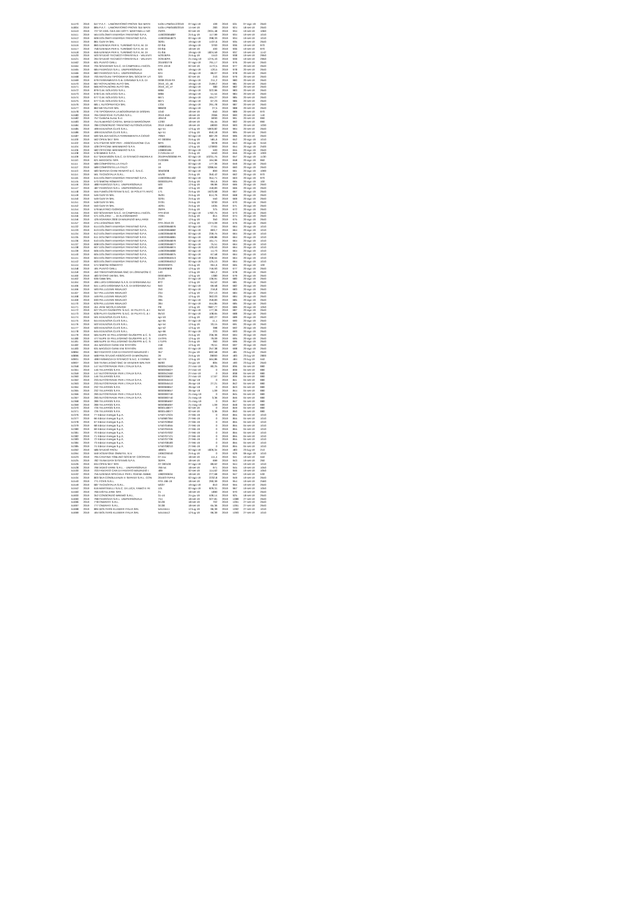| 51470 | 2019 | 647 P.A.T. - LABORATORIO PROVE SUI MATE | 5105-LPM/0412/2019 | 07-ago-19 | 109 | 2019 | 631 | 07-ago-19 | 2640 |
| 51804 | 2019 | 895 P.A.T. - LABORATORIO PROVE SUI MATE | 5105-LPM/0483/2019 | 14-set-19 | 283 | 2019 | 924 | 18-set-19 | 2640 |
| 51510 | 2019 | 727 ST.ASS. GEA DEI DOTT. MARTINELLI NO | 23/PA | 02-set-19 | 2031,48 | 2019 | 934 | 19-set-19 | 1060 |
| 51511 | 2019 | 564 DOLOMITI ENERGIA TRENTINO S.P.A. | 419020065887 | 24-lug-19 | 117,99 | 2019 | 934 | 19-set-19 | 1010 |
| 51512 | 2019 | 609 DOLOMITI ENERGIA TRENTINO S.P.A. | 419020564873 | 02-ago-19 | 298,33 | 2019 | 934 | 19-set-19 | 1010 |
| 51514 | 2019 | 861 GIZETA SRL | 30/01 | 19-ago-19 | 1437,6 | 2019 | 935 | 19-set-19 | 2640 |
| 51516 | 2019 | 860 AZIENDA PER IL TURISMO S.P.A. M. DI | 02-fbb | 19-ago-19 | 3700 | 2019 | 936 | 19-set-19 | 970 |
| 51517 | 2019 | 758 AZIENDA PER IL TURISMO S.P.A. M. DI | 03-fbb | 18-set-19 | 400 | 2019 | 936 | 19-set-19 | 970 |
| 51518 | 2019 | 659 AZIENDA PER IL TURISMO S.P.A. M. DI | 01-fbb | 19-ago-19 | 1824,59 | 2019 | 937 | 19-set-19 | 1142 |
| 51520 | 2019 | 503 STUDIO TECNICO FORESTALE - VALENTI | 5/2019/PA | 24-lug-19 | 1510 | 2019 | 938 | 19-set-19 | 2950 |
| 51521 | 2019 | 294 STUDIO TECNICO FORESTALE - VALENTI | 2/2019/PA | 21-mag-19 | 1275,43 | 2019 | 939 | 19-set-19 | 2950 |
| 51562 | 2019 | 601 PUNTO GRILL | 2019/00779 | 07-ago-19 | 791,17 | 2019 | 976 | 20-set-19 | 2640 |
| 51564 | 2019 | 705 SOUVENIR S.N.C. DI CAMPIDELLI NICOL | FPA 10/19 | 02-set-19 | 1172,5 | 2019 | 977 | 20-set-19 | 2640 |
| 51565 | 2019 | 684 FEDROZZI S.R.L. UNIPERSONALE | 626 | 19-ago-19 | 120,5 | 2019 | 978 | 20-set-19 | 2640 |
| 51566 | 2019 | 682 FEDROZZI S.R.L. UNIPERSONALE | 624 | 19-ago-19 | 86,07 | 2019 | 978 | 20-set-19 | 2640 |
| 51568 | 2019 | 700 ANTOLINI TIPOGRAFIA SRL SOCIETA' UT | 320 | 02-set-19 | 243 | 2019 | 979 | 20-set-19 | 2640 |
| 51569 | 2019 | 679 FERRAMENTA G.B. DISANNA S.A.S. DI | 0008-2019-PA | 19-ago-19 | 211,2 | 2019 | 980 | 20-set-19 | 2640 |
| 51570 | 2019 | 667 ROTALNORD AUTO SRL | 2019_10_46 | 19-ago-19 | 2199,2 | 2019 | 981 | 20-set-19 | 2640 |
| 51571 | 2019 | 666 ROTALNORD AUTO SRL | 2019_10_47 | 19-ago-19 | 380 | 2019 | 982 | 20-set-19 | 2640 |
| 51572 | 2019 | 879 G.M. NOLEGGI S.R.L. | 6984 | 19-ago-19 | 322,96 | 2019 | 983 | 20-set-19 | 2640 |
| 51573 | 2019 | 678 G.M. NOLEGGI S.R.L. | 6984 | 19-ago-19 | 51,54 | 2019 | 984 | 20-set-19 | 2640 |
| 51574 | 2019 | 677 G.M. NOLEGGI S.R.L. | 6671 | 19-ago-19 | 164,27 | 2019 | 985 | 20-set-19 | 2640 |
| 51575 | 2019 | 677 G.M. NOLEGGI S.R.L. | 6671 | 19-ago-19 | 67,23 | 2019 | 986 | 20-set-19 | 2640 |
| 51576 | 2019 | 681 L'AUTOPRATICA SRL | 1334 | 19-ago-19 | 291,78 | 2019 | 987 | 20-set-19 | 2640 |
| 51577 | 2019 | 862 METALFER SRL | 986/00 | 19-ago-19 | 27,5 | 2019 | 988 | 20-set-19 | 2640 |
| 51578 | 2019 | 776 TIPOGRAFIA LA BODONIANA DI DISSAN | 1040 | 18-set-19 | 650 | 2019 | 989 | 20-set-19 | 970 |
| 51580 | 2019 | 765 GRAFICHE FUTURA S.R.L. | 2019 45/E | 18-set-19 | 2066 | 2019 | 990 | 20-set-19 | 140 |
| 51582 | 2019 | 757 Grafiche Avisio S.r.l. | 495/19 | 18-set-19 | 6930 | 2019 | 991 | 20-set-19 | 990 |
| 51583 | 2019 | 754 ALBERGO CASTEL MANI DI MARGONAR | 12/00 | 18-set-19 | 65,45 | 2019 | 992 | 20-set-19 | 990 |
| 51584 | 2019 | 786 CONSORZIO TRENTINO AUTONOLEGGIA | 2019 1565/0 | 18-set-19 | 18000 | 2019 | 993 | 20-set-19 | 1030 |
| 51585 | 2019 | 499 EDILNOVA CLES S.R.L. | apr-51 | 12-lug-19 | 5903,82 | 2019 | 994 | 20-set-19 | 2640 |
| 51586 | 2019 | 499 EDILNOVA CLES S.R.L. | apr-51 | 12-lug-19 | 650,18 | 2019 | 995 | 20-set-19 | 2640 |
| 51587 | 2019 | 590 SALIDA NICOLA FERRAMENTA A CIODO | 799/A | 02-ago-19 | 687,29 | 2019 | 996 | 20-set-19 | 2640 |
| 51100 | 2019 | 562 OPEN SKY SPA | AT 000094 | 24-lug-19 | 581,6 | 2019 | 652 | 20-ago-19 | 1010 |
| 51102 | 2019 | 575 ITSATIR SOP PATI - ASSOCIAZIONE CUL | 9/PA | 24-lug-19 | 3978 | 2019 | 653 | 20-ago-19 | 3150 |
| 51104 | 2019 | 428 OFFICINE BRENNERO S.P.A. | 199800161 | 12-lug-19 | 123900 | 2019 | 654 | 20-ago-19 | 2500 |
| 51106 | 2019 | 582 OFFICINE BRENNERO S.P.A. | 199800186 | 02-ago-19 | 500 | 2019 | 655 | 20-ago-19 | 2640 |
| 51108 | 2019 | 578 IMMED S.P.A. | 2.219145+12 | 24-lug-19 | 5550 | 2019 | 656 | 20-ago-19 | 1000 |
| 51109 | 2019 | 617 SADENSON S.N.C. DI STENICO ANDREA E | 2019PA/000066 PA | 02-ago-19 | 10231,75 | 2019 | 657 | 20-ago-19 | 1130 |
| 51110 | 2019 | 621 MAGGIOLI SPA | 2133396 | 02-ago-19 | 164,96 | 2019 | 658 | 20-ago-19 | 960 |
| 51111 | 2019 | 589 COMPOSTELLA ITALO | 16 | 02-ago-19 | 177,36 | 2019 | 659 | 20-ago-19 | 2640 |
| 51112 | 2019 | 589 COMPOSTELLA ITALO | 16 | 02-ago-19 | 3286,64 | 2019 | 660 | 20-ago-19 | 2640 |
| 51113 | 2019 | 583 SERVIZI CHINI RENATO & C. S.N.C. | 30503/08 | 02-ago-19 | 800 | 2019 | 661 | 20-ago-19 | 1090 |
| 51114 | 2019 | 561 TECNOITALIA S.R.L. | 5/578 | 24-lug-19 | 350,42 | 2019 | 662 | 20-ago-19 | 970 |
| 51116 | 2019 | 615 DOLOMITI ENERGIA TRENTINO S.P.A. | 419020951182 | 02-ago-19 | 354,71 | 2019 | 663 | 20-ago-19 | 970 |
| 51145 | 2019 | 573 SIMONI ROBERTO | 0000031/PA | 24-lug-19 | 951,6 | 2019 | 665 | 20-ago-19 | 100 |
| 51146 | 2019 | 488 FEDROZZI S.R.L. UNIPERSONALE | 500 | 12-lug-19 | 99,96 | 2019 | 666 | 20-ago-19 | 2640 |
| 51147 | 2019 | 487 FEDROZZI S.R.L. UNIPERSONALE | 499 | 12-lug-19 | 159,83 | 2019 | 666 | 20-ago-19 | 2640 |
| 51148 | 2019 | 555 FUMOLOSYSTEM S.N.C. DI POLETTI ANTC | 171 | 24-lug-19 | 1623,68 | 2019 | 667 | 20-ago-19 | 2640 |
| 51149 | 2019 | 546 GIZETA SRL | 35/01 | 24-lug-19 | 614,76 | 2019 | 668 | 20-ago-19 | 2640 |
| 51150 | 2019 | 549 GIZETA SRL | 32/01 | 24-lug-19 | 550 | 2019 | 669 | 20-ago-19 | 2640 |
| 51151 | 2019 | 548 GIZETA SRL | 37/01 | 24-lug-19 | 3230 | 2019 | 670 | 20-ago-19 | 2640 |
| 51152 | 2019 | 550 GIZETA SRL | 40/01 | 24-lug-19 | 1635 | 2019 | 671 | 20-ago-19 | 2640 |
| 51154 | 2019 | 579 BEATRICI GIORGIO | 29/PA | 24-lug-19 | 375 | 2019 | 672 | 20-ago-19 | 2640 |
| 51155 | 2019 | 632 SOUVENIR S.N.C. DI CAMPIDELLI NICOL | FPA 9/19 | 07-ago-19 | 1782,75 | 2019 | 673 | 20-ago-19 | 2640 |
| 51156 | 2019 | 571 DOLZANI - ... DI ALESSANDRO | 7/001 | 24-lug-19 | 814 | 2019 | 674 | 20-ago-19 | 2640 |
| 51156 | 2019 | 429 AGRARIA 2000 DI MAURIZIO BALLARDI | 297 | 12-lug-19 | 350 | 2019 | 675 | 20-ago-19 | 2640 |
| 51157 | 2019 | 475 LEGNOSUD SPA | FPA-2019-20 | 12-lug-19 | 1374,09 | 2019 | 676 | 20-ago-19 | 2640 |
| 51132 | 2019 | 614 DOLOMITI ENERGIA TRENTINO S.P.A. | 419020956876 | 02-ago-19 | 77,61 | 2019 | 664 | 20-ago-19 | 1010 |
| 51133 | 2019 | 613 DOLOMITI ENERGIA TRENTINO S.P.A. | 419020956882 | 02-ago-19 | 803,7 | 2019 | 664 | 20-ago-19 | 1010 |
| 51134 | 2019 | 612 DOLOMITI ENERGIA TRENTINO S.P.A. | 419020956878 | 02-ago-19 | 239,75 | 2019 | 664 | 20-ago-19 | 1010 |
| 51135 | 2019 | 611 DOLOMITI ENERGIA TRENTINO S.P.A. | 419020956881 | 02-ago-19 | 199,86 | 2019 | 664 | 20-ago-19 | 1010 |
| 51136 | 2019 | 610 DOLOMITI ENERGIA TRENTINO S.P.A. | 419020956879 | 02-ago-19 | 161,71 | 2019 | 664 | 20-ago-19 | 1010 |
| 51137 | 2019 | 608 DOLOMITI ENERGIA TRENTINO S.P.A. | 419020956877 | 02-ago-19 | 75,51 | 2019 | 664 | 20-ago-19 | 1010 |
| 51138 | 2019 | 607 DOLOMITI ENERGIA TRENTINO S.P.A. | 419020956874 | 02-ago-19 | 120,53 | 2019 | 664 | 20-ago-19 | 1010 |
| 51139 | 2019 | 606 DOLOMITI ENERGIA TRENTINO S.P.A. | 419020956880 | 02-ago-19 | 14,73 | 2019 | 664 | 20-ago-19 | 1010 |
| 51140 | 2019 | 605 DOLOMITI ENERGIA TRENTINO S.P.A. | 419020956875 | 02-ago-19 | 67,58 | 2019 | 664 | 20-ago-19 | 1010 |
| 51141 | 2019 | 604 DOLOMITI ENERGIA TRENTINO S.P.A. | 419020956313 | 02-ago-19 | 208,64 | 2019 | 664 | 20-ago-19 | 1010 |
| 51142 | 2019 | 603 DOLOMITI ENERGIA TRENTINO S.P.A. | 419020956312 | 02-ago-19 | 125,13 | 2019 | 664 | 20-ago-19 | 1010 |
| 51144 | 2019 | 574 SIMONI ROBERTO | 0000030/PA | 24-lug-19 | 951,6 | 2019 | 665 | 20-ago-19 | 100 |
| 51158 | 2019 | 491 PUNTO GRILL | 2019/00600 | 12-lug-19 | 746,93 | 2019 | 677 | 20-ago-19 | 2640 |
| 51159 | 2019 | 450 TRENTINOGRAMA SNC DI LORENZONI C | 140 | 12-lug-19 | 661,2 | 2019 | 678 | 20-ago-19 | 2640 |
| 51160 | 2019 | 483 STORO DIESEL SRL | 000048/PA | 12-lug-19 | 1380 | 2019 | 679 | 20-ago-19 | 2640 |
| 51162 | 2019 | 636 GIBB SRL | 2/120 | 07-ago-19 | 136,91 | 2019 | 680 | 20-ago-19 | 2640 |
| 51164 | 2019 | 496 LUIGI DISSANNA S.A.S. DI DISSANNA ALI | 872 | 12-lug-19 | 64,52 | 2019 | 681 | 20-ago-19 | 2640 |
| 51166 | 2019 | 641 LUIGI DISSANNA S.A.S. DI DISSANNA ALI | 940 | 07-ago-19 | 69,58 | 2019 | 682 | 20-ago-19 | 2640 |
| 51166 | 2019 | 593 PELLIZZARI RINALDO | 250 | 02-ago-19 | 216,8 | 2019 | 683 | 20-ago-19 | 2640 |
| 51167 | 2019 | 347 PELLIZZARI RINALDO | 234 | 12-lug-19 | 237,13 | 2019 | 684 | 20-ago-19 | 2640 |
| 51168 | 2019 | 449 PELLIZZARI RINALDO | 235 | 12-lug-19 | 362,03 | 2019 | 684 | 20-ago-19 | 2640 |
| 51169 | 2019 | 630 PELLIZZARI RINALDO | 285 | 07-ago-19 | 259,83 | 2019 | 685 | 20-ago-19 | 2640 |
| 51170 | 2019 | 629 PELLIZZARI RINALDO | 284 | 07-ago-19 | 554,85 | 2019 | 685 | 20-ago-19 | 2640 |
| 51171 | 2019 | 451 ZENI NICOLA DAVIDE | P8 | 12-lug-19 | 7687,77 | 2019 | 686 | 20-ago-19 | 1050 |
| 51172 | 2019 | 627 PILATI GIUSEPPE S.N.C. DI PILATI G. & I | 94/10 | 07-ago-19 | 177,36 | 2019 | 687 | 20-ago-19 | 2640 |
| 51173 | 2019 | 628 PILATI GIUSEPPE S.N.C. DI PILATI G. & I | 95/10 | 07-ago-19 | 108,65 | 2019 | 688 | 20-ago-19 | 2640 |
| 51174 | 2019 | 501 EDILNOVA CLES S.R.L. | apr-53 | 12-lug-19 | 182,27 | 2019 | 689 | 20-ago-19 | 2640 |
| 51175 | 2019 | 644 EDILNOVA CLES S.R.L. | apr-65 | 07-ago-19 | 11,1 | 2019 | 690 | 20-ago-19 | 2640 |
| 51176 | 2019 | 502 EDILNOVA CLES S.R.L. | apr-54 | 12-lug-19 | 33,15 | 2019 | 691 | 20-ago-19 | 2640 |
| 51177 | 2019 | 500 EDILNOVA CLES S.R.L. | apr-52 | 12-lug-19 | 398 | 2019 | 692 | 20-ago-19 | 2640 |
| 51178 | 2019 | 645 EDILNOVA CLES S.R.L. | apr-66 | 07-ago-19 | 223 | 2019 | 693 | 20-ago-19 | 2640 |
| 51179 | 2019 | 565 NUPE DI PELLEGRINO GIUSEPPE & C. S | 164/PA | 24-lug-19 | 236,36 | 2019 | 694 | 20-ago-19 | 2640 |
| 51180 | 2019 | 477 NUPE DI PELLEGRINO GIUSEPPE & C. S | 157/PA | 12-lug-19 | 79,09 | 2019 | 695 | 20-ago-19 | 2640 |
| 51181 | 2019 | 566 NUPE DI PELLEGRINO GIUSEPPE & C. S | 171/PA | 24-lug-19 | 360 | 2019 | 696 | 20-ago-19 | 2640 |
| 51182 | 2019 | 451 BAGOZZI GIANI ENI STATION | 158 | 12-lug-19 | 79,51 | 2019 | 697 | 20-ago-19 | 2640 |
| 51183 | 2019 | 631 BAGOZZI GIANI ENI STATION | 193 | 07-ago-19 | 257,38 | 2019 | 698 | 20-ago-19 | 2640 |
| 50894 | 2019 | 362 FANTATO CAR DI FANTATO MAURIZIO I | 357 | 24-giu-19 | 692,58 | 2019 | 481 | 23-lug-19 | 2640 |
| 50896 | 2019 | 568 PAN STUDIO ASSOCIATO DI BRONZINI | 29 | 24-lug-19 | 28000 | 2019 | 483 | 23-lug-19 | 2800 |
| 50901 | 2019 | 498 FARMACIA DI STENICO S.N.C. E FARMA | 50 / FE | 12-lug-19 | 564,86 | 2019 | 484 | 23-lug-19 | 550 |
| 50907 | 2019 | 349 TEAM LEGNO SNC DI VENZIER WALTER | 66/00 | 24-giu-19 | 805 | 2019 | 490 | 23-lug-19 | 2640 |
| 51358 | 2019 | 147 AUTOSTRADE PER L'ITALIA S.P.A. | 9000042460 | 27-mar-19 | 80,25 | 2019 | 836 | 04-set-19 | 980 |
| 51361 | 2019 | 146 TELEPASS S.P.A. | 9000036627 | 27-mar-19 | 0 | 2019 | 839 | 04-set-19 | 980 |
| 51359 | 2019 | 147 AUTOSTRADE PER L'ITALIA S.P.A. | 9000042460 | 27-mar-19 | 0 | 2019 | 838 | 04-set-19 | 980 |
| 51360 | 2019 | 146 TELEPASS S.P.A. | 9000036627 | 27-mar-19 | 17,67 | 2019 | 839 | 04-set-19 | 980 |
| 51362 | 2019 | 233 AUTOSTRADE PER L'ITALIA S.P.A. | 9000056410 | 26-apr-19 | 0 | 2019 | 841 | 04-set-19 | 980 |
| 51363 | 2019 | 233 AUTOSTRADE PER L'ITALIA S.P.A. | 9000056410 | 26-apr-19 | 27,21 | 2019 | 842 | 04-set-19 | 980 |
| 51364 | 2019 | 232 TELEPASS S.P.A. | 9000069657 | 26-apr-19 | 0 | 2019 | 843 | 04-set-19 | 980 |
| 51365 | 2019 | 232 TELEPASS S.P.A. | 9000069657 | 26-apr-19 | 1,09 | 2019 | 844 | 04-set-19 | 980 |
| 51366 | 2019 | 290 AUTOSTRADE PER L'ITALIA S.P.A. | 9000090740 | 21-mag-19 | 0 | 2019 | 845 | 04-set-19 | 980 |
| 51367 | 2019 | 290 AUTOSTRADE PER L'ITALIA S.P.A. | 9000090740 | 21-mag-19 | 3,36 | 2019 | 846 | 04-set-19 | 980 |
| 51368 | 2019 | 289 TELEPASS S.P.A. | 9000085697 | 21-mag-19 | 0 | 2019 | 847 | 04-set-19 | 980 |
| 51369 | 2019 | 289 TELEPASS S.P.A. | 9000085697 | 21-mag-19 | 1,09 | 2019 | 848 | 04-set-19 | 980 |
| 51370 | 2019 | 726 TELEPASS S.P.A. | 9000148077 | 02-set-19 | 0 | 2019 | 849 | 04-set-19 | 980 |
| 51371 | 2019 | 726 TELEPASS S.P.A. | 9000148077 | 02-set-19 | 3,36 | 2019 | 850 | 04-set-19 | 980 |
| 51376 | 2019 | 77 Edison Energia S.p.A. | 5750712324 | 27-feb-19 | 0 | 2019 | 855 | 04-set-19 | 1010 |
| 51377 | 2019 | 66 Edison Energia S.p.A. | 5750687364 | 27-feb-19 | 0 | 2019 | 855 | 04-set-19 | 1010 |
| 51378 | 2019 | 67 Edison Energia S.p.A. | 5750702850 | 27-feb-19 | 0 | 2019 | 855 | 04-set-19 | 1010 |
| 51379 | 2019 | 68 Edison Energia S.p.A. | 5750704655 | 27-feb-19 | 0 | 2019 | 855 | 04-set-19 | 1010 |
| 51380 | 2019 | 69 Edison Energia S.p.A. | 5750705345 | 27-feb-19 | 0 | 2019 | 855 | 04-set-19 | 1010 |
| 51381 | 2019 | 70 Edison Energia S.p.A. | 5750707002 | 27-feb-19 | 0 | 2019 | 855 | 04-set-19 | 1010 |
| 51382 | 2019 | 71 Edison Energia S.p.A. | 5750707121 | 27-feb-19 | 0 | 2019 | 855 | 04-set-19 | 1010 |
| 51383 | 2019 | 72 Edison Energia S.p.A. | 5750707706 | 27-feb-19 | 0 | 2019 | 855 | 04-set-19 | 1010 |
| 51384 | 2019 | 73 Edison Energia S.p.A. | 5750708183 | 27-feb-19 | 0 | 2019 | 855 | 04-set-19 | 1010 |
| 51385 | 2019 | 74 Edison Energia S.p.A. | 5750708210 | 27-feb-19 | 0 | 2019 | 855 | 04-set-19 | 1010 |
| 51062 | 2019 | 586 STUDIO PAOLI | 489/01 | 02-ago-19 | 1826,34 | 2019 | 483 | 23-lug-19 | 210 |
| 51064 | 2019 | 559 VODAFONE OMNITEL N.V. | 1906226040 | 24-lug-19 | 0 | 2019 | 629 | 06-ago-19 | 1010 |
| 51523 | 2019 | 795 CANTINA TOBLINO SOCIETA' COOPERA | 07-nov | 18-set-19 | 111,4 | 2019 | 941 | 19-set-19 | 550 |
| 51525 | 2019 | 782 TEAM DATA SYSTEMS S.P.A. | 30/PA | 18-set-19 | 699 | 2019 | 943 | 19-set-19 | 260 |
| 51526 | 2019 | 634 OPEN SKY SPA | AT 000100 | 07-ago-19 | 89,62 | 2019 | 944 | 19-set-19 | 1010 |
| 51528 | 2019 | 796 VIDEO ERRE S.R.L. - UNIPERSONALE | 766-54 | 18-set-19 | 971 | 2019 | 945 | 19-set-19 | 1050 |
| 51530 | 2019 | 703 FANTATO CAR DI FANTATO MAURIZIO I | 489 | 02-set-19 | 114,62 | 2019 | 946 | 19-set-19 | 1050 |
| 51532 | 2019 | 756 AZIENDA SPECIALE PER L'IGIENE AMBIE | 1982030634 | 18-set-19 | 277,68 | 2019 | 947 | 19-set-19 | 530 |
| 51534 | 2019 | 803 SEA CONSULENZE E SERVIZI S.R.L. CON | 2019/27/VPA4 | 02-ago-19 | 2232,8 | 2019 | 949 | 19-set-19 | 2640 |
| 51540 | 2019 | 771 FOXS S.R.L. | FPA 196-19 | 18-set-19 | 290,39 | 2019 | 954 | 19-set-19 | 2560 |
| 51549 | 2019 | 687 TECNOITALIA S.R.L. | 5/637 | 19-ago-19 | 810 | 2019 | 955 | 19-set-19 | 2640 |
| 51552 | 2019 | 616 MARTINELLI S.N.C. DI LUCA, FABIO E RI | 101 | 02-ago-19 | 929,31 | 2019 | 967 | 19-set-19 | 1050 |
| 51560 | 2019 | 766 DISTILLERIE SPA | 21 | 18-set-19 | 1890 | 2019 | 970 | 19-set-19 | 2640 |
| 51600 | 2019 | 352 CONSORZIO BREMO S.R.L. | 31-ott | 24-giu-19 | 539,14 | 2019 | 925 | 18-set-19 | 2640 |
| 51690 | 2019 | 798 FEDROZZI S.R.L. UNIPERSONALE | 744 | 18-set-19 | 327,81 | 2019 | 1089 | 27-set-19 | 2640 |
| 51696 | 2019 | 778 ONDRATI S.R.L. | 3/128 | 18-set-19 | 702 | 2019 | 1091 | 27-set-19 | 2640 |
| 51697 | 2019 | 777 ONDRATI S.R.L. | 3/138 | 18-set-19 | 65,36 | 2019 | 1091 | 27-set-19 | 2640 |
| 51698 | 2019 | 895 WOLTERS KLUWER ITALIA SRL | 54515511 | 12-lug-19 | 96,39 | 2019 | 1092 | 27-set-19 | 1010 |
| 51699 | 2019 | 494 WOLTERS KLUWER ITALIA SRL | 54515512 | 12-lug-19 | 96,39 | 2019 | 1093 | 27-set-19 | 1010 |